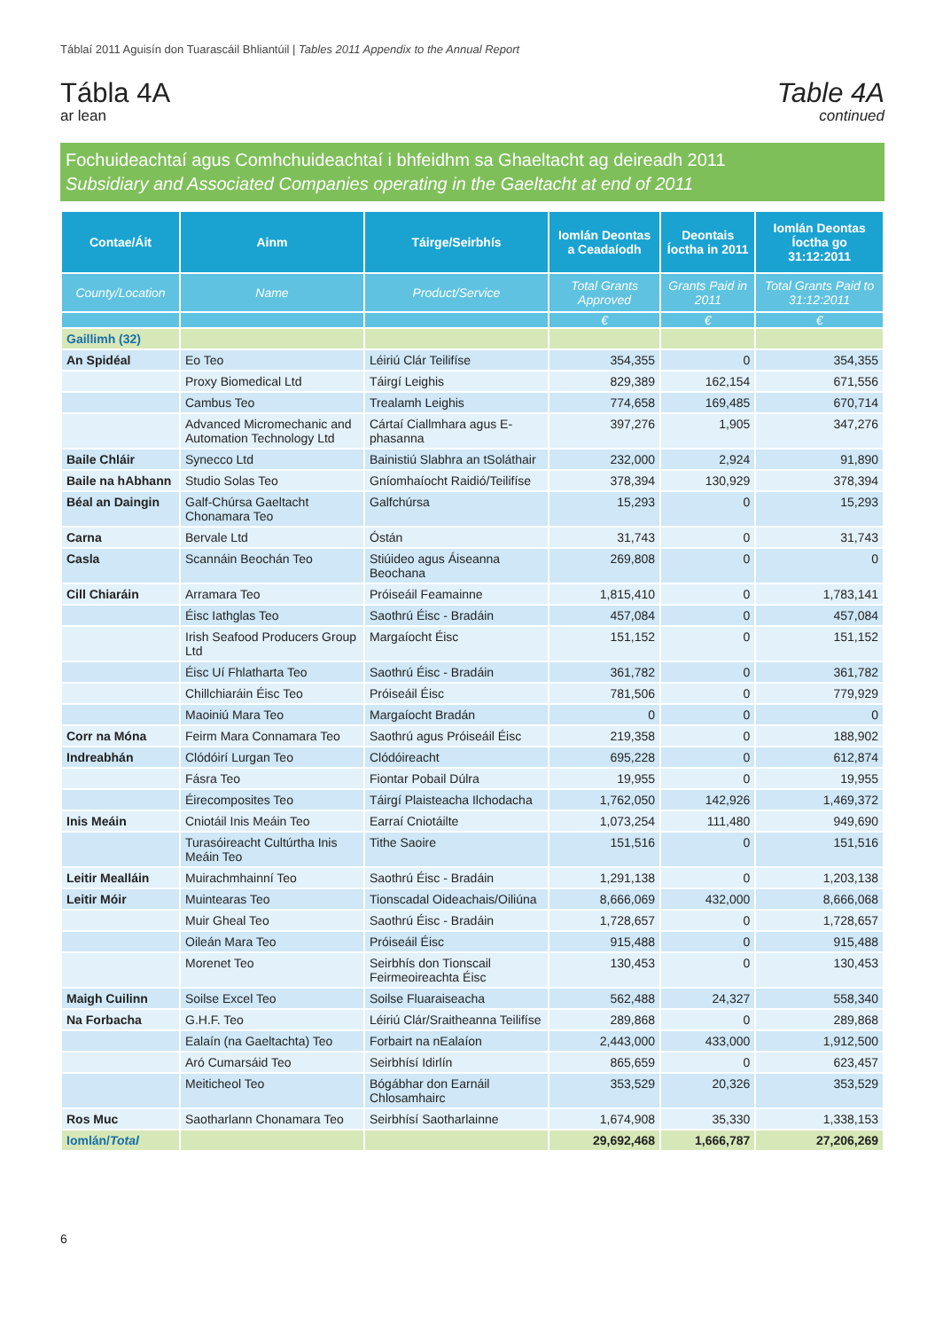Táblaí 2011 Aguisín don Tuarascáil Bhliantúil | Tables 2011 Appendix to the Annual Report
Tábla 4A
ar lean
Table 4A
continued
Fochuideachtaí agus Comhchuideachtaí i bhfeidhm sa Ghaeltacht ag deireadh 2011
Subsidiary and Associated Companies operating in the Gaeltacht at end of 2011
| Contae/Áit | Ainm | Táirge/Seirbhís | Iomlán Deontas a Ceadaíodh | Deontais Íoctha in 2011 | Iomlán Deontas Íoctha go 31:12:2011 |
| --- | --- | --- | --- | --- | --- |
| County/Location | Name | Product/Service | Total Grants Approved | Grants Paid in 2011 | Total Grants Paid to 31:12:2011 |
| | | | € | € | € |
| Gaillimh (32) | | | | | |
| An Spidéal | Eo Teo | Léiriú Clár Teilifíse | 354,355 | 0 | 354,355 |
| | Proxy Biomedical Ltd | Táirgí Leighis | 829,389 | 162,154 | 671,556 |
| | Cambus Teo | Trealamh Leighis | 774,658 | 169,485 | 670,714 |
| | Advanced Micromechanic and Automation Technology Ltd | Cártaí Ciallmhara agus E-phasanna | 397,276 | 1,905 | 347,276 |
| Baile Chláir | Synecco Ltd | Bainistiú Slabhra an tSoláthair | 232,000 | 2,924 | 91,890 |
| Baile na hAbhann | Studio Solas Teo | Gníomhaíocht Raidió/Teilifíse | 378,394 | 130,929 | 378,394 |
| Béal an Daingin | Galf-Chúrsa Gaeltacht Chonamara Teo | Galfchúrsa | 15,293 | 0 | 15,293 |
| Carna | Bervale Ltd | Óstán | 31,743 | 0 | 31,743 |
| Casla | Scannáin Beochán Teo | Stiúideo agus Áiseanna Beochana | 269,808 | 0 | 0 |
| Cill Chiaráin | Arramara Teo | Próiseáil Feamainne | 1,815,410 | 0 | 1,783,141 |
| | Éisc Iathglas Teo | Saothrú Éisc - Bradáin | 457,084 | 0 | 457,084 |
| | Irish Seafood Producers Group Ltd | Margaíocht Éisc | 151,152 | 0 | 151,152 |
| | Éisc Uí Fhlatharta Teo | Saothrú Éisc - Bradáin | 361,782 | 0 | 361,782 |
| | Chillchiaráin Éisc Teo | Próiseáil Éisc | 781,506 | 0 | 779,929 |
| | Maoiniú Mara Teo | Margaíocht Bradán | 0 | 0 | 0 |
| Corr na Móna | Feirm Mara Connamara Teo | Saothrú agus Próiseáil Éisc | 219,358 | 0 | 188,902 |
| Indreabhán | Clódóirí Lurgan Teo | Clódóireacht | 695,228 | 0 | 612,874 |
| | Fásra Teo | Fiontar Pobail Dúlra | 19,955 | 0 | 19,955 |
| | Éirecomposites Teo | Táirgí Plaisteacha Ilchodacha | 1,762,050 | 142,926 | 1,469,372 |
| Inis Meáin | Cniotáil Inis Meáin Teo | Earraí Cniotáilte | 1,073,254 | 111,480 | 949,690 |
| | Turasóireacht Cultúrtha Inis Meáin Teo | Tithe Saoire | 151,516 | 0 | 151,516 |
| Leitir Mealláin | Muirachmhainní Teo | Saothrú Éisc - Bradáin | 1,291,138 | 0 | 1,203,138 |
| Leitir Móir | Muintearas Teo | Tionscadal Oideachais/Oiliúna | 8,666,069 | 432,000 | 8,666,068 |
| | Muir Gheal Teo | Saothrú Éisc - Bradáin | 1,728,657 | 0 | 1,728,657 |
| | Oileán Mara Teo | Próiseáil Éisc | 915,488 | 0 | 915,488 |
| | Morenet Teo | Seirbhís don Tionscail Feirmeoireachta Éisc | 130,453 | 0 | 130,453 |
| Maigh Cuilinn | Soilse Excel Teo | Soilse Fluaraiseacha | 562,488 | 24,327 | 558,340 |
| Na Forbacha | G.H.F. Teo | Léiriú Clár/Sraitheanna Teilifíse | 289,868 | 0 | 289,868 |
| | Ealaín (na Gaeltachta) Teo | Forbairt na nEalaíon | 2,443,000 | 433,000 | 1,912,500 |
| | Aró Cumarsáid Teo | Seirbhísí Idirlín | 865,659 | 0 | 623,457 |
| | Meiticheol Teo | Bógábhar don Earnáil Chlosamhairc | 353,529 | 20,326 | 353,529 |
| Ros Muc | Saotharlann Chonamara Teo | Seirbhísí Saotharlainne | 1,674,908 | 35,330 | 1,338,153 |
| Iomlán/ Total | | | 29,692,468 | 1,666,787 | 27,206,269 |
6